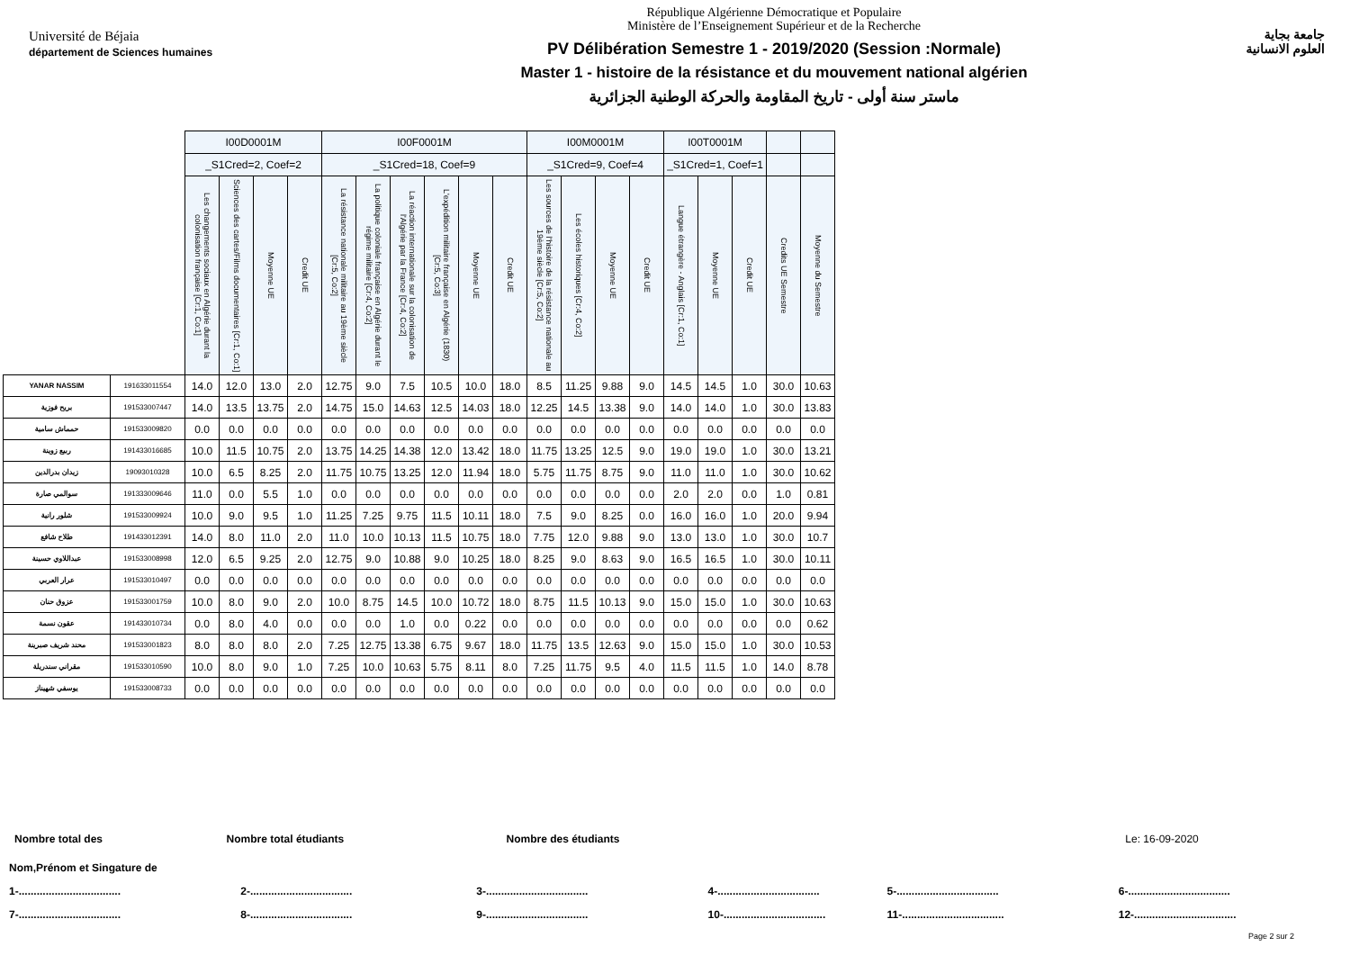Université de Béjaia
département de Sciences humaines
République Algérienne Démocratique et Populaire
Ministère de l’Enseignement Supérieur et de la Recherche
PV Délibération Semestre 1 - 2019/2020 (Session :Normale)
Master 1 - histoire de la résistance et du mouvement national algérien
ماستر سنة أولى - تاريخ المقاومة والحركة الوطنية الجزائرية
جامعة بجاية
العلوم الانسانية
| | | I00D0001M | | | | I00F0001M | | | | | | I00M0001M | | | | I00T0001M | | | | |
| --- | --- | --- | --- | --- | --- | --- | --- | --- | --- | --- | --- | --- | --- | --- | --- | --- | --- | --- | --- | --- |
| | | _S1Cred=2, Coef=2 | | | | _S1Cred=18, Coef=9 | | | | | | _S1Cred=9, Coef=4 | | | | _S1Cred=1, Coef=1 | | | | |
| | | Les changements sociaux en Algérie durant la colonisation française [Cr:1, Co:1] | Sciences des cartes/Films documentaires [Cr:1, Co:1] | Moyenne UE | Credit UE | La résistance nationale militaire au 19ème siècle [Cr:5, Co:2] | La politique coloniale française en Algérie durant le régime militaire [Cr:4, Co:2] | La réaction internationale sur la colonisation de l'Algérie par la France [Cr:4, Co:2] | L'expédition militaire française en Algérie (1830) [Cr:5, Co:3] | Moyenne UE | Credit UE | Les sources de l'histoire de la résistance nationale au 19ème siècle [Cr:5, Co:2] | Les écoles historiques [Cr:4, Co:2] | Moyenne UE | Credit UE | Langue étrangère - Anglais [Cr:1, Co:1] | Moyenne UE | Credit UE | Credits UE Semestre | Moyenne du Semestre |
| YANAR NASSIM | 191633011554 | 14.0 | 12.0 | 13.0 | 2.0 | 12.75 | 9.0 | 7.5 | 10.5 | 10.0 | 18.0 | 8.5 | 11.25 | 9.88 | 9.0 | 14.5 | 14.5 | 1.0 | 30.0 | 10.63 |
| بريح فوزية | 191533007447 | 14.0 | 13.5 | 13.75 | 2.0 | 14.75 | 15.0 | 14.63 | 12.5 | 14.03 | 18.0 | 12.25 | 14.5 | 13.38 | 9.0 | 14.0 | 14.0 | 1.0 | 30.0 | 13.83 |
| حمماش سامية | 191533009820 | 0.0 | 0.0 | 0.0 | 0.0 | 0.0 | 0.0 | 0.0 | 0.0 | 0.0 | 0.0 | 0.0 | 0.0 | 0.0 | 0.0 | 0.0 | 0.0 | 0.0 | 0.0 | 0.0 |
| ربيع زوينة | 191433016685 | 10.0 | 11.5 | 10.75 | 2.0 | 13.75 | 14.25 | 14.38 | 12.0 | 13.42 | 18.0 | 11.75 | 13.25 | 12.5 | 9.0 | 19.0 | 19.0 | 1.0 | 30.0 | 13.21 |
| زيدان بدرالدين | 19093010328 | 10.0 | 6.5 | 8.25 | 2.0 | 11.75 | 10.75 | 13.25 | 12.0 | 11.94 | 18.0 | 5.75 | 11.75 | 8.75 | 9.0 | 11.0 | 11.0 | 1.0 | 30.0 | 10.62 |
| سوالمي صارة | 191333009646 | 11.0 | 0.0 | 5.5 | 1.0 | 0.0 | 0.0 | 0.0 | 0.0 | 0.0 | 0.0 | 0.0 | 0.0 | 0.0 | 0.0 | 2.0 | 2.0 | 0.0 | 1.0 | 0.81 |
| شلور رانية | 191533009924 | 10.0 | 9.0 | 9.5 | 1.0 | 11.25 | 7.25 | 9.75 | 11.5 | 10.11 | 18.0 | 7.5 | 9.0 | 8.25 | 0.0 | 16.0 | 16.0 | 1.0 | 20.0 | 9.94 |
| طلاح شافع | 191433012391 | 14.0 | 8.0 | 11.0 | 2.0 | 11.0 | 10.0 | 10.13 | 11.5 | 10.75 | 18.0 | 7.75 | 12.0 | 9.88 | 9.0 | 13.0 | 13.0 | 1.0 | 30.0 | 10.7 |
| عبداللاوي حسينة | 191533008998 | 12.0 | 6.5 | 9.25 | 2.0 | 12.75 | 9.0 | 10.88 | 9.0 | 10.25 | 18.0 | 8.25 | 9.0 | 8.63 | 9.0 | 16.5 | 16.5 | 1.0 | 30.0 | 10.11 |
| عرار العربي | 191533010497 | 0.0 | 0.0 | 0.0 | 0.0 | 0.0 | 0.0 | 0.0 | 0.0 | 0.0 | 0.0 | 0.0 | 0.0 | 0.0 | 0.0 | 0.0 | 0.0 | 0.0 | 0.0 | 0.0 |
| عزوق حنان | 191533001759 | 10.0 | 8.0 | 9.0 | 2.0 | 10.0 | 8.75 | 14.5 | 10.0 | 10.72 | 18.0 | 8.75 | 11.5 | 10.13 | 9.0 | 15.0 | 15.0 | 1.0 | 30.0 | 10.63 |
| عقون نسمة | 191433010734 | 0.0 | 8.0 | 4.0 | 0.0 | 0.0 | 0.0 | 1.0 | 0.0 | 0.22 | 0.0 | 0.0 | 0.0 | 0.0 | 0.0 | 0.0 | 0.0 | 0.0 | 0.0 | 0.62 |
| محند شريف صبرينة | 191533001823 | 8.0 | 8.0 | 8.0 | 2.0 | 7.25 | 12.75 | 13.38 | 6.75 | 9.67 | 18.0 | 11.75 | 13.5 | 12.63 | 9.0 | 15.0 | 15.0 | 1.0 | 30.0 | 10.53 |
| مقراني سندريلة | 191533010590 | 10.0 | 8.0 | 9.0 | 1.0 | 7.25 | 10.0 | 10.63 | 5.75 | 8.11 | 8.0 | 7.25 | 11.75 | 9.5 | 4.0 | 11.5 | 11.5 | 1.0 | 14.0 | 8.78 |
| يوسفي شهيناز | 191533008733 | 0.0 | 0.0 | 0.0 | 0.0 | 0.0 | 0.0 | 0.0 | 0.0 | 0.0 | 0.0 | 0.0 | 0.0 | 0.0 | 0.0 | 0.0 | 0.0 | 0.0 | 0.0 | 0.0 |
Nombre total des Nombre total étudiants Nombre des étudiants Le: 16-09-2020
Nom,Prénom et Singature de
1-.................................. 2-.................................. 3-.................................. 4-.................................. 5-.................................. 6-..................................
7-.................................. 8-.................................. 9-.................................. 10-.................................. 11-.................................. 12-..................................
Page 2 sur 2